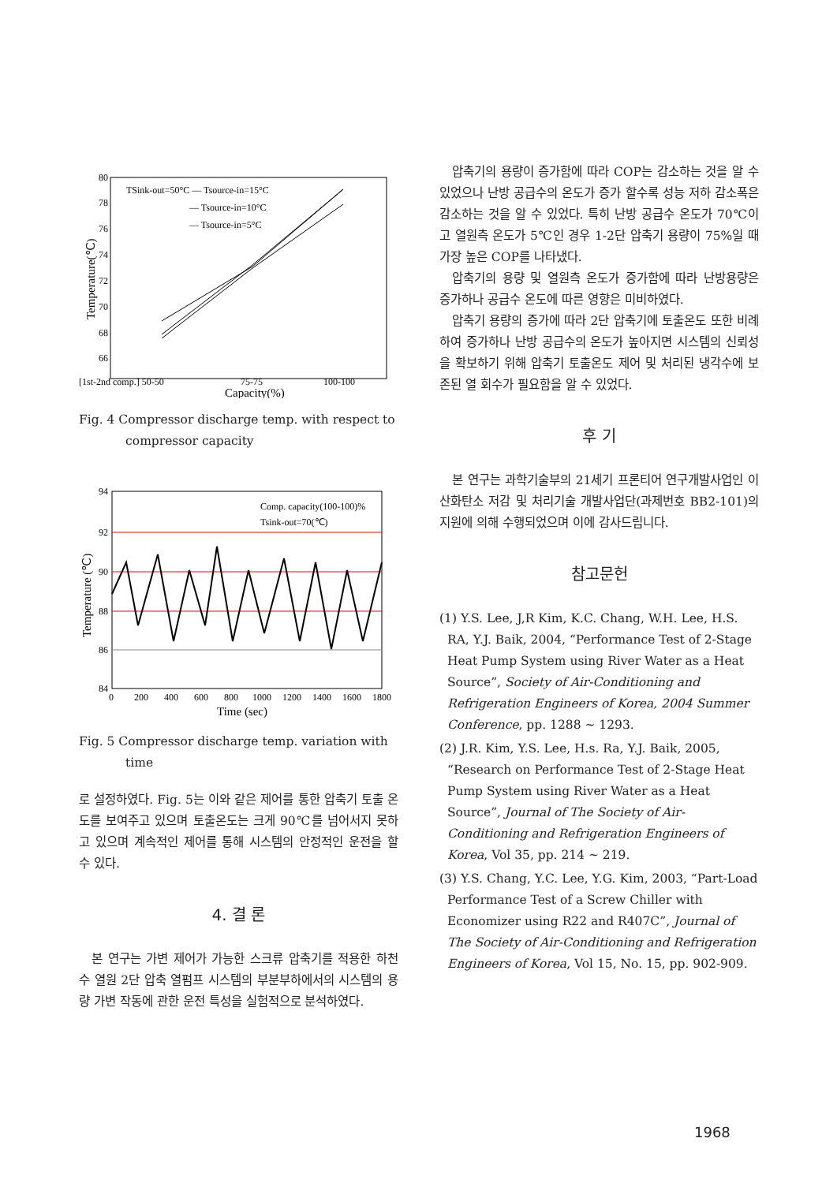80
78
76
74
72
70
68
66
TSink-out=50°C — Tsource-in=15°C
— Tsource-in=10°C
— Tsource-in=5°C
[1st-2nd comp.] 50-50
75-75
100-100
Capacity(%)
Temperature(℃)
Fig. 4 Compressor discharge temp. with respect to
compressor capacity
94
92
90
88
86
84
Comp. capacity(100-100)%
Tsink-out=70(℃)
0
200
400
600
800
1000
1200
1400
1600
1800
Time (sec)
Temperature (℃)
Fig. 5 Compressor discharge temp. variation with
time
로 설정하였다. Fig. 5는 이와 같은 제어를 통한 압축기 토출 온도를 보여주고 있으며 토출온도는 크게 90℃를 넘어서지 못하고 있으며 계속적인 제어를 통해 시스템의 안정적인 운전을 할 수 있다.
4. 결 론
본 연구는 가변 제어가 가능한 스크류 압축기를 적용한 하천수 열원 2단 압축 열펌프 시스템의 부분부하에서의 시스템의 용량 가변 작동에 관한 운전 특성을 실험적으로 분석하였다.
압축기의 용량이 증가함에 따라 COP는 감소하는 것을 알 수 있었으나 난방 공급수의 온도가 증가 할수록 성능 저하 감소폭은 감소하는 것을 알 수 있었다. 특히 난방 공급수 온도가 70℃이고 열원측 온도가 5℃인 경우 1-2단 압축기 용량이 75%일 때 가장 높은 COP를 나타냈다.
압축기의 용량 및 열원측 온도가 증가함에 따라 난방용량은 증가하나 공급수 온도에 따른 영향은 미비하였다.
압축기 용량의 증가에 따라 2단 압축기에 토출온도 또한 비례하여 증가하나 난방 공급수의 온도가 높아지면 시스템의 신뢰성을 확보하기 위해 압축기 토출온도 제어 및 처리된 냉각수에 보존된 열 회수가 필요함을 알 수 있었다.
후 기
본 연구는 과학기술부의 21세기 프론티어 연구개발사업인 이산화탄소 저감 및 처리기술 개발사업단(과제번호 BB2-101)의 지원에 의해 수행되었으며 이에 감사드립니다.
참고문헌
(1) Y.S. Lee, J,R Kim, K.C. Chang, W.H. Lee, H.S. RA, Y.J. Baik, 2004, “Performance Test of 2-Stage Heat Pump System using River Water as a Heat Source”, Society of Air-Conditioning and Refrigeration Engineers of Korea, 2004 Summer Conference, pp. 1288 ~ 1293.
(2) J.R. Kim, Y.S. Lee, H.s. Ra, Y.J. Baik, 2005, “Research on Performance Test of 2-Stage Heat Pump System using River Water as a Heat Source”, Journal of The Society of Air-Conditioning and Refrigeration Engineers of Korea, Vol 35, pp. 214 ~ 219.
(3) Y.S. Chang, Y.C. Lee, Y.G. Kim, 2003, “Part-Load Performance Test of a Screw Chiller with Economizer using R22 and R407C”, Journal of The Society of Air-Conditioning and Refrigeration Engineers of Korea, Vol 15, No. 15, pp. 902-909.
1968